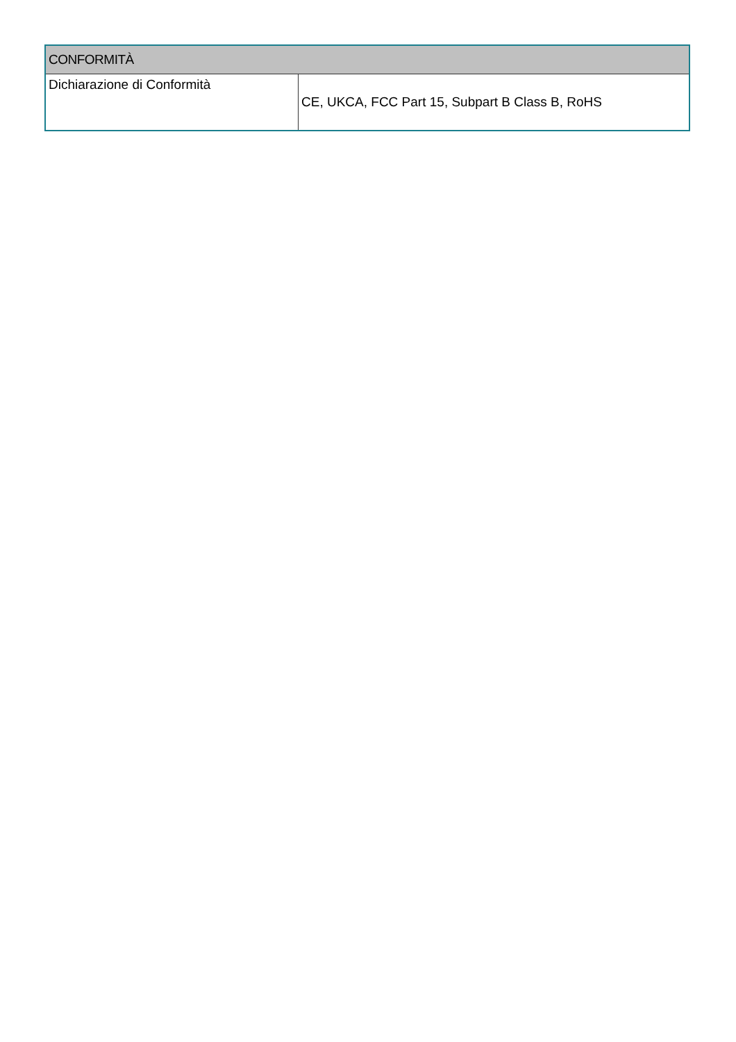| CONFORMITÀ | |
| --- | --- |
| Dichiarazione di Conformità | CE, UKCA, FCC Part 15, Subpart B Class B, RoHS |